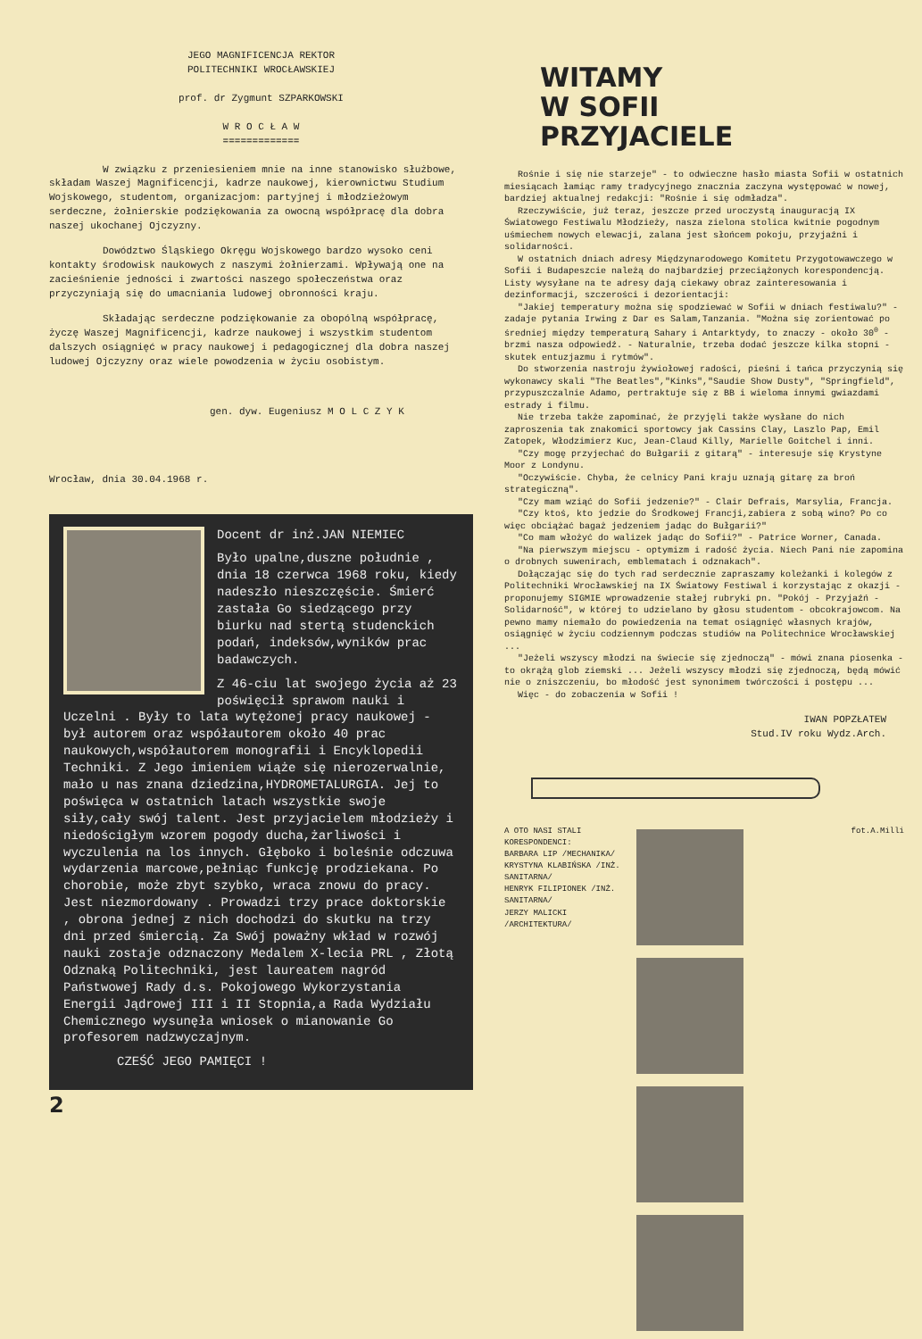JEGO MAGNIFICENCJA REKTOR
POLITECHNIKI WROCŁAWSKIEJ
prof. dr Zygmunt SZPARKOWSKI
W R O C Ł A W
=============
W związku z przeniesieniem mnie na inne stanowisko służbowe, składam Waszej Magnificencji, kadrze naukowej, kierownictwu Studium Wojskowego, studentom, organizacjom: partyjnej i młodzieżowym serdeczne, żołnierskie podziękowania za owocną współpracę dla dobra naszej ukochanej Ojczyzny.
Dowództwo Śląskiego Okręgu Wojskowego bardzo wysoko ceni kontakty środowisk naukowych z naszymi żołnierzami. Wpływają one na zacieśnienie jedności i zwartości naszego społeczeństwa oraz przyczyniają się do umacniania ludowej obronności kraju.
Składając serdeczne podziękowanie za obopólną współpracę, życzę Waszej Magnificencji, kadrze naukowej i wszystkim studentom dalszych osiągnięć w pracy naukowej i pedagogicznej dla dobra naszej ludowej Ojczyzny oraz wiele powodzenia w życiu osobistym.
gen. dyw. Eugeniusz M O L C Z Y K
Wrocław, dnia 30.04.1968 r.
Docent dr inż.JAN NIEMIEC
Było upalne,duszne południe , dnia 18 czerwca 1968 roku, kiedy nadeszło nieszczęście. Śmierć zastała Go siedzącego przy biurku nad stertą studenckich podań, indeksów,wyników prac badawczych.
Z 46-ciu lat swojego życia aż 23 poświęcił sprawom nauki i Uczelni . Były to lata wytężonej pracy naukowej - był autorem oraz współautorem około 40 prac naukowych,współautorem monografii i Encyklopedii Techniki. Z Jego imieniem wiąże się nierozerwalnie, mało u nas znana dziedzina,HYDROMETALURGIA. Jej to poświęca w ostatnich latach wszystkie swoje siły,cały swój talent. Jest przyjacielem młodzieży i niedościgłym wzorem pogody ducha,żarliwości i wyczulenia na los innych. Głęboko i boleśnie odczuwa wydarzenia marcowe,pełniąc funkcję prodziekana. Po chorobie, może zbyt szybko, wraca znowu do pracy. Jest niezmordowany . Prowadzi trzy prace doktorskie , obrona jednej z nich dochodzi do skutku na trzy dni przed śmiercią. Za Swój poważny wkład w rozwój nauki zostaje odznaczony Medalem X-lecia PRL , Złotą Odznaką Politechniki, jest laureatem nagród Państwowej Rady d.s. Pokojowego Wykorzystania Energii Jądrowej III i II Stopnia,a Rada Wydziału Chemicznego wysunęła wniosek o mianowanie Go profesorem nadzwyczajnym.
CZEŚĆ JEGO PAMIĘCI !
2
WITAMY
W SOFII
PRZYJACIELE
Rośnie i się nie starzeje" - to odwieczne hasło miasta Sofii w ostatnich miesiącach łamiąc ramy tradycyjnego znacznia zaczyna występować w nowej, bardziej aktualnej redakcji: "Rośnie i się odmładza".
Rzeczywiście, już teraz, jeszcze przed uroczystą inauguracją IX Światowego Festiwalu Młodzieży, nasza zielona stolica kwitnie pogodnym uśmiechem nowych elewacji, zalana jest słońcem pokoju, przyjaźni i solidarności.
W ostatnich dniach adresy Międzynarodowego Komitetu Przygotowawczego w Sofii i Budapeszcie należą do najbardziej przeciążonych korespondencją. Listy wysyłane na te adresy dają ciekawy obraz zainteresowania i dezinformacji, szczerości i dezorientacji:
"Jakiej temperatury można się spodziewać w Sofii w dniach festiwalu?" - zadaje pytania Irwing z Dar es Salam,Tanzania. "Można się zorientować po średniej między temperaturą Sahary i Antarktydy, to znaczy - około 30<sup>0</sup> - brzmi nasza odpowiedź. - Naturalnie, trzeba dodać jeszcze kilka stopni - skutek entuzjazmu i rytmów".
Do stworzenia nastroju żywiołowej radości, pieśni i tańca przyczynią się wykonawcy skali "The Beatles","Kinks","Saudie Show Dusty", "Springfield", przypuszczalnie Adamo, pertraktuje się z BB i wieloma innymi gwiazdami estrady i filmu.
Nie trzeba także zapominać, że przyjęli także wysłane do nich zaproszenia tak znakomici sportowcy jak Cassins Clay, Laszlo Pap, Emil Zatopek, Włodzimierz Kuc, Jean-Claud Killy, Marielle Goitchel i inni.
"Czy mogę przyjechać do Bułgarii z gitarą" - interesuje się Krystyne Moor z Londynu.
"Oczywiście. Chyba, że celnicy Pani kraju uznają gitarę za broń strategiczną".
"Czy mam wziąć do Sofii jedzenie?" - Clair Defrais, Marsylia, Francja.
"Czy ktoś, kto jedzie do Środkowej Francji,zabiera z sobą wino? Po co więc obciążać bagaż jedzeniem jadąc do Bułgarii?"
"Co mam włożyć do walizek jadąc do Sofii?" - Patrice Worner, Canada.
"Na pierwszym miejscu - optymizm i radość życia. Niech Pani nie zapomina o drobnych suwenirach, emblematach i odznakach".
Dołączając się do tych rad serdecznie zapraszamy koleżanki i kolegów z Politechniki Wrocławskiej na IX Światowy Festiwal i korzystając z okazji - proponujemy SIGMIE wprowadzenie stałej rubryki pn. "Pokój - Przyjaźń - Solidarność", w której to udzielano by głosu studentom - obcokrajowcom. Na pewno mamy niemało do powiedzenia na temat osiągnięć własnych krajów, osiągnięć w życiu codziennym podczas studiów na Politechnice Wrocławskiej ...
"Jeżeli wszyscy młodzi na świecie się zjednoczą" - mówi znana piosenka - to okrążą glob ziemski ... Jeżeli wszyscy młodzi się zjednoczą, będą mówić nie o zniszczeniu, bo młodość jest synonimem twórczości i postępu ...
Więc - do zobaczenia w Sofii !
IWAN POPZŁATEW
Stud.IV roku Wydz.Arch.
A OTO NASI STALI KORESPONDENCI:
BARBARA LIP /MECHANIKA/
KRYSTYNA KLABIŃSKA /INŻ. SANITARNA/
HENRYK FILIPIONEK /INŻ. SANITARNA/
JERZY MALICKI /ARCHITEKTURA/
fot.A.Milli